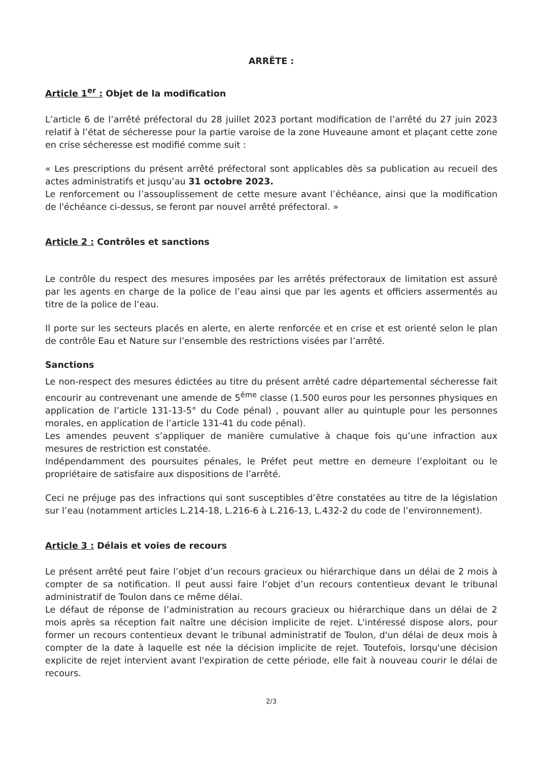ARRÊTE :
Article 1<sup>er</sup> : Objet de la modification
L’article 6 de l’arrêté préfectoral du 28 juillet 2023 portant modification de l’arrêté du 27 juin 2023 relatif à l’état de sécheresse pour la partie varoise de la zone Huveaune amont et plaçant cette zone en crise sécheresse est modifié comme suit :
« Les prescriptions du présent arrêté préfectoral sont applicables dès sa publication au recueil des actes administratifs et jusqu’au 31 octobre 2023.
Le renforcement ou l’assouplissement de cette mesure avant l’échéance, ainsi que la modification de l'échéance ci-dessus, se feront par nouvel arrêté préfectoral. »
Article 2 : Contrôles et sanctions
Le contrôle du respect des mesures imposées par les arrêtés préfectoraux de limitation est assuré par les agents en charge de la police de l’eau ainsi que par les agents et officiers assermentés au titre de la police de l’eau.
Il porte sur les secteurs placés en alerte, en alerte renforcée et en crise et est orienté selon le plan de contrôle Eau et Nature sur l’ensemble des restrictions visées par l’arrêté.
Sanctions
Le non-respect des mesures édictées au titre du présent arrêté cadre départemental sécheresse fait encourir au contrevenant une amende de 5<sup>éme</sup> classe (1.500 euros pour les personnes physiques en application de l’article 131-13-5° du Code pénal) , pouvant aller au quintuple pour les personnes morales, en application de l’article 131-41 du code pénal).
Les amendes peuvent s’appliquer de manière cumulative à chaque fois qu’une infraction aux mesures de restriction est constatée.
Indépendamment des poursuites pénales, le Préfet peut mettre en demeure l’exploitant ou le propriétaire de satisfaire aux dispositions de l’arrêté.
Ceci ne préjuge pas des infractions qui sont susceptibles d’être constatées au titre de la législation sur l’eau (notamment articles L.214-18, L.216-6 à L.216-13, L.432-2 du code de l’environnement).
Article 3 : Délais et voies de recours
Le présent arrêté peut faire l’objet d’un recours gracieux ou hiérarchique dans un délai de 2 mois à compter de sa notification. Il peut aussi faire l’objet d’un recours contentieux devant le tribunal administratif de Toulon dans ce même délai.
Le défaut de réponse de l’administration au recours gracieux ou hiérarchique dans un délai de 2 mois après sa réception fait naître une décision implicite de rejet. L'intéressé dispose alors, pour former un recours contentieux devant le tribunal administratif de Toulon, d'un délai de deux mois à compter de la date à laquelle est née la décision implicite de rejet. Toutefois, lorsqu'une décision explicite de rejet intervient avant l'expiration de cette période, elle fait à nouveau courir le délai de recours.
2/3